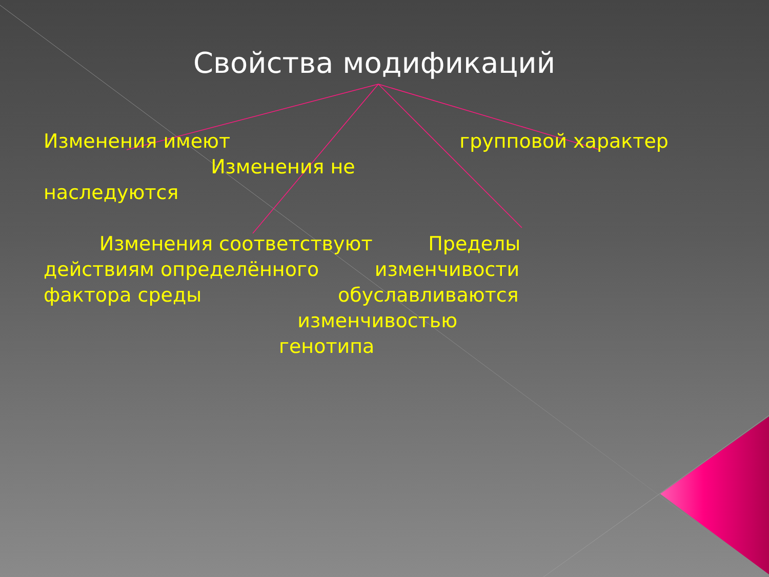Свойства модификаций
Изменения имеют групповой характер Изменения не наследуются Изменения соответствуют Пределы действиям определённого изменчивости фактора среды обуславливаются изменчивостью генотипа